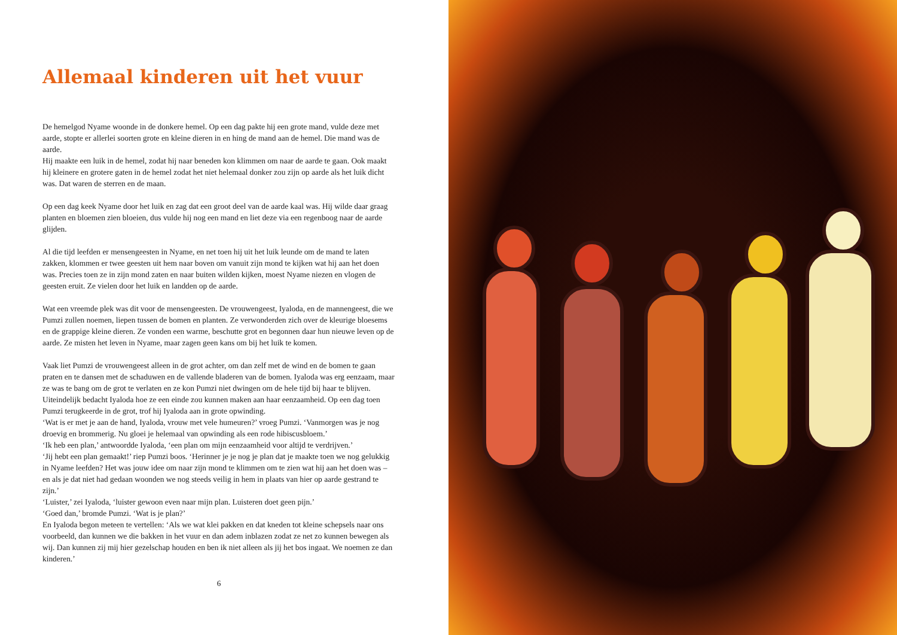Allemaal kinderen uit het vuur
De hemelgod Nyame woonde in de donkere hemel. Op een dag pakte hij een grote mand, vulde deze met aarde, stopte er allerlei soorten grote en kleine dieren in en hing de mand aan de hemel. Die mand was de aarde.
Hij maakte een luik in de hemel, zodat hij naar beneden kon klimmen om naar de aarde te gaan. Ook maakt hij kleinere en grotere gaten in de hemel zodat het niet helemaal donker zou zijn op aarde als het luik dicht was. Dat waren de sterren en de maan.
Op een dag keek Nyame door het luik en zag dat een groot deel van de aarde kaal was. Hij wilde daar graag planten en bloemen zien bloeien, dus vulde hij nog een mand en liet deze via een regenboog naar de aarde glijden.
Al die tijd leefden er mensengeesten in Nyame, en net toen hij uit het luik leunde om de mand te laten zakken, klommen er twee geesten uit hem naar boven om vanuit zijn mond te kijken wat hij aan het doen was. Precies toen ze in zijn mond zaten en naar buiten wilden kijken, moest Nyame niezen en vlogen de geesten eruit. Ze vielen door het luik en landden op de aarde.
Wat een vreemde plek was dit voor de mensengeesten. De vrouwengeest, Iyaloda, en de mannengeest, die we Pumzi zullen noemen, liepen tussen de bomen en planten. Ze verwonderden zich over de kleurige bloesems en de grappige kleine dieren. Ze vonden een warme, beschutte grot en begonnen daar hun nieuwe leven op de aarde. Ze misten het leven in Nyame, maar zagen geen kans om bij het luik te komen.
Vaak liet Pumzi de vrouwengeest alleen in de grot achter, om dan zelf met de wind en de bomen te gaan praten en te dansen met de schaduwen en de vallende bladeren van de bomen. Iyaloda was erg eenzaam, maar ze was te bang om de grot te verlaten en ze kon Pumzi niet dwingen om de hele tijd bij haar te blijven.
Uiteindelijk bedacht Iyaloda hoe ze een einde zou kunnen maken aan haar eenzaamheid. Op een dag toen Pumzi terugkeerde in de grot, trof hij Iyaloda aan in grote opwinding.
‘Wat is er met je aan de hand, Iyaloda, vrouw met vele humeuren?’ vroeg Pumzi. ‘Vanmorgen was je nog droevig en brommerig. Nu gloei je helemaal van opwinding als een rode hibiscusbloem.’
‘Ik heb een plan,’ antwoordde Iyaloda, ‘een plan om mijn eenzaamheid voor altijd te verdrijven.’
‘Jij hebt een plan gemaakt!’ riep Pumzi boos. ‘Herinner je je nog je plan dat je maakte toen we nog gelukkig in Nyame leefden? Het was jouw idee om naar zijn mond te klimmen om te zien wat hij aan het doen was – en als je dat niet had gedaan woonden we nog steeds veilig in hem in plaats van hier op aarde gestrand te zijn.’
‘Luister,’ zei Iyaloda, ‘luister gewoon even naar mijn plan. Luisteren doet geen pijn.’
‘Goed dan,’ bromde Pumzi. ‘Wat is je plan?’
En Iyaloda begon meteen te vertellen: ‘Als we wat klei pakken en dat kneden tot kleine schepsels naar ons voorbeeld, dan kunnen we die bakken in het vuur en dan adem inblazen zodat ze net zo kunnen bewegen als wij. Dan kunnen zij mij hier gezelschap houden en ben ik niet alleen als jij het bos ingaat. We noemen ze dan kinderen.’
6